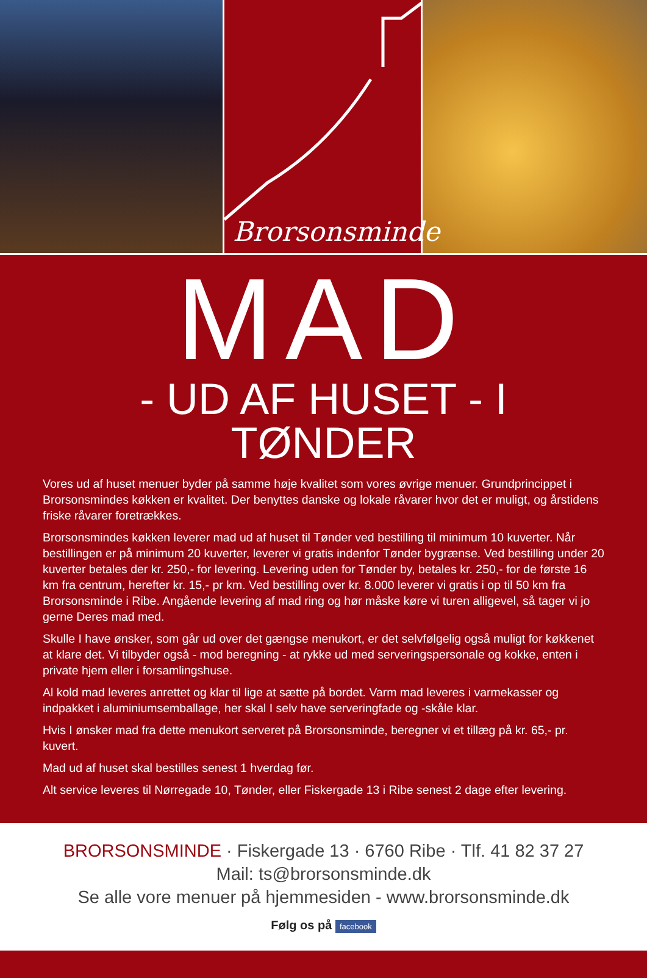Brorsonsminde
MAD
- UD AF HUSET - I TØNDER
Vores ud af huset menuer byder på samme høje kvalitet som vores øvrige menuer. Grundprincippet i Brorsonsmindes køkken er kvalitet. Der benyttes danske og lokale råvarer hvor det er muligt, og årstidens friske råvarer foretrækkes.
Brorsonsmindes køkken leverer mad ud af huset til Tønder ved bestilling til minimum 10 kuverter. Når bestillingen er på minimum 20 kuverter, leverer vi gratis indenfor Tønder bygrænse. Ved bestilling under 20 kuverter betales der kr. 250,- for levering. Levering uden for Tønder by, betales kr. 250,- for de første 16 km fra centrum, herefter kr. 15,- pr km. Ved bestilling over kr. 8.000 leverer vi gratis i op til 50 km fra Brorsonsminde i Ribe. Angående levering af mad ring og hør måske køre vi turen alligevel, så tager vi jo gerne Deres mad med.
Skulle I have ønsker, som går ud over det gængse menukort, er det selvfølgelig også muligt for køkkenet at klare det. Vi tilbyder også - mod beregning - at rykke ud med serveringspersonale og kokke, enten i private hjem eller i forsamlingshuse.
Al kold mad leveres anrettet og klar til lige at sætte på bordet. Varm mad leveres i varmekasser og indpakket i aluminiumsemballage, her skal I selv have serveringfade og -skåle klar.
Hvis I ønsker mad fra dette menukort serveret på Brorsonsminde, beregner vi et tillæg på kr. 65,- pr. kuvert.
Mad ud af huset skal bestilles senest 1 hverdag før.
Alt service leveres til Nørregade 10, Tønder, eller Fiskergade 13 i Ribe senest 2 dage efter levering.
BRORSONSMINDE · Fiskergade 13 · 6760 Ribe · Tlf. 41 82 37 27
Mail: ts@brorsonsminde.dk
Se alle vore menuer på hjemmesiden - www.brorsonsminde.dk
Følg os på facebook